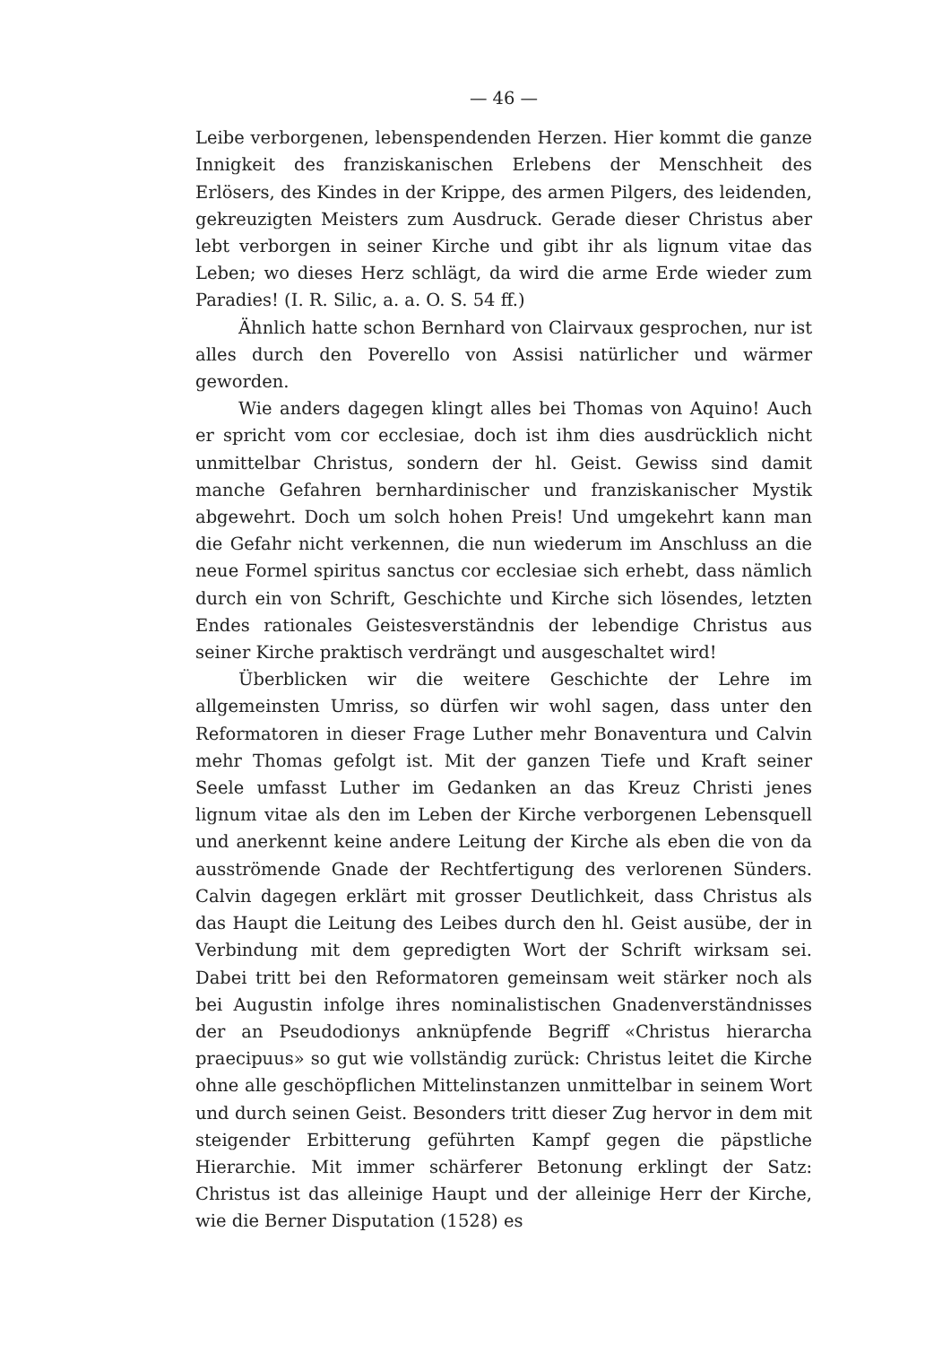— 46 —
Leibe verborgenen, lebenspendenden Herzen. Hier kommt die ganze Innigkeit des franziskanischen Erlebens der Menschheit des Erlösers, des Kindes in der Krippe, des armen Pilgers, des leidenden, gekreuzigten Meisters zum Ausdruck. Gerade dieser Christus aber lebt verborgen in seiner Kirche und gibt ihr als lignum vitae das Leben; wo dieses Herz schlägt, da wird die arme Erde wieder zum Paradies! (I. R. Silic, a. a. O. S. 54 ff.)
Ähnlich hatte schon Bernhard von Clairvaux gesprochen, nur ist alles durch den Poverello von Assisi natürlicher und wärmer geworden.
Wie anders dagegen klingt alles bei Thomas von Aquino! Auch er spricht vom cor ecclesiae, doch ist ihm dies ausdrücklich nicht unmittelbar Christus, sondern der hl. Geist. Gewiss sind damit manche Gefahren bernhardinischer und franziskanischer Mystik abgewehrt. Doch um solch hohen Preis! Und umgekehrt kann man die Gefahr nicht verkennen, die nun wiederum im Anschluss an die neue Formel spiritus sanctus cor ecclesiae sich erhebt, dass nämlich durch ein von Schrift, Geschichte und Kirche sich lösendes, letzten Endes rationales Geistesverständnis der lebendige Christus aus seiner Kirche praktisch verdrängt und ausgeschaltet wird!
Überblicken wir die weitere Geschichte der Lehre im allgemeinsten Umriss, so dürfen wir wohl sagen, dass unter den Reformatoren in dieser Frage Luther mehr Bonaventura und Calvin mehr Thomas gefolgt ist. Mit der ganzen Tiefe und Kraft seiner Seele umfasst Luther im Gedanken an das Kreuz Christi jenes lignum vitae als den im Leben der Kirche verborgenen Lebensquell und anerkennt keine andere Leitung der Kirche als eben die von da ausströmende Gnade der Rechtfertigung des verlorenen Sünders. Calvin dagegen erklärt mit grosser Deutlichkeit, dass Christus als das Haupt die Leitung des Leibes durch den hl. Geist ausübe, der in Verbindung mit dem gepredigten Wort der Schrift wirksam sei. Dabei tritt bei den Reformatoren gemeinsam weit stärker noch als bei Augustin infolge ihres nominalistischen Gnadenverständnisses der an Pseudodionys anknüpfende Begriff «Christus hierarcha praecipuus» so gut wie vollständig zurück: Christus leitet die Kirche ohne alle geschöpflichen Mittelinstanzen unmittelbar in seinem Wort und durch seinen Geist. Besonders tritt dieser Zug hervor in dem mit steigender Erbitterung geführten Kampf gegen die päpstliche Hierarchie. Mit immer schärferer Betonung erklingt der Satz: Christus ist das alleinige Haupt und der alleinige Herr der Kirche, wie die Berner Disputation (1528) es